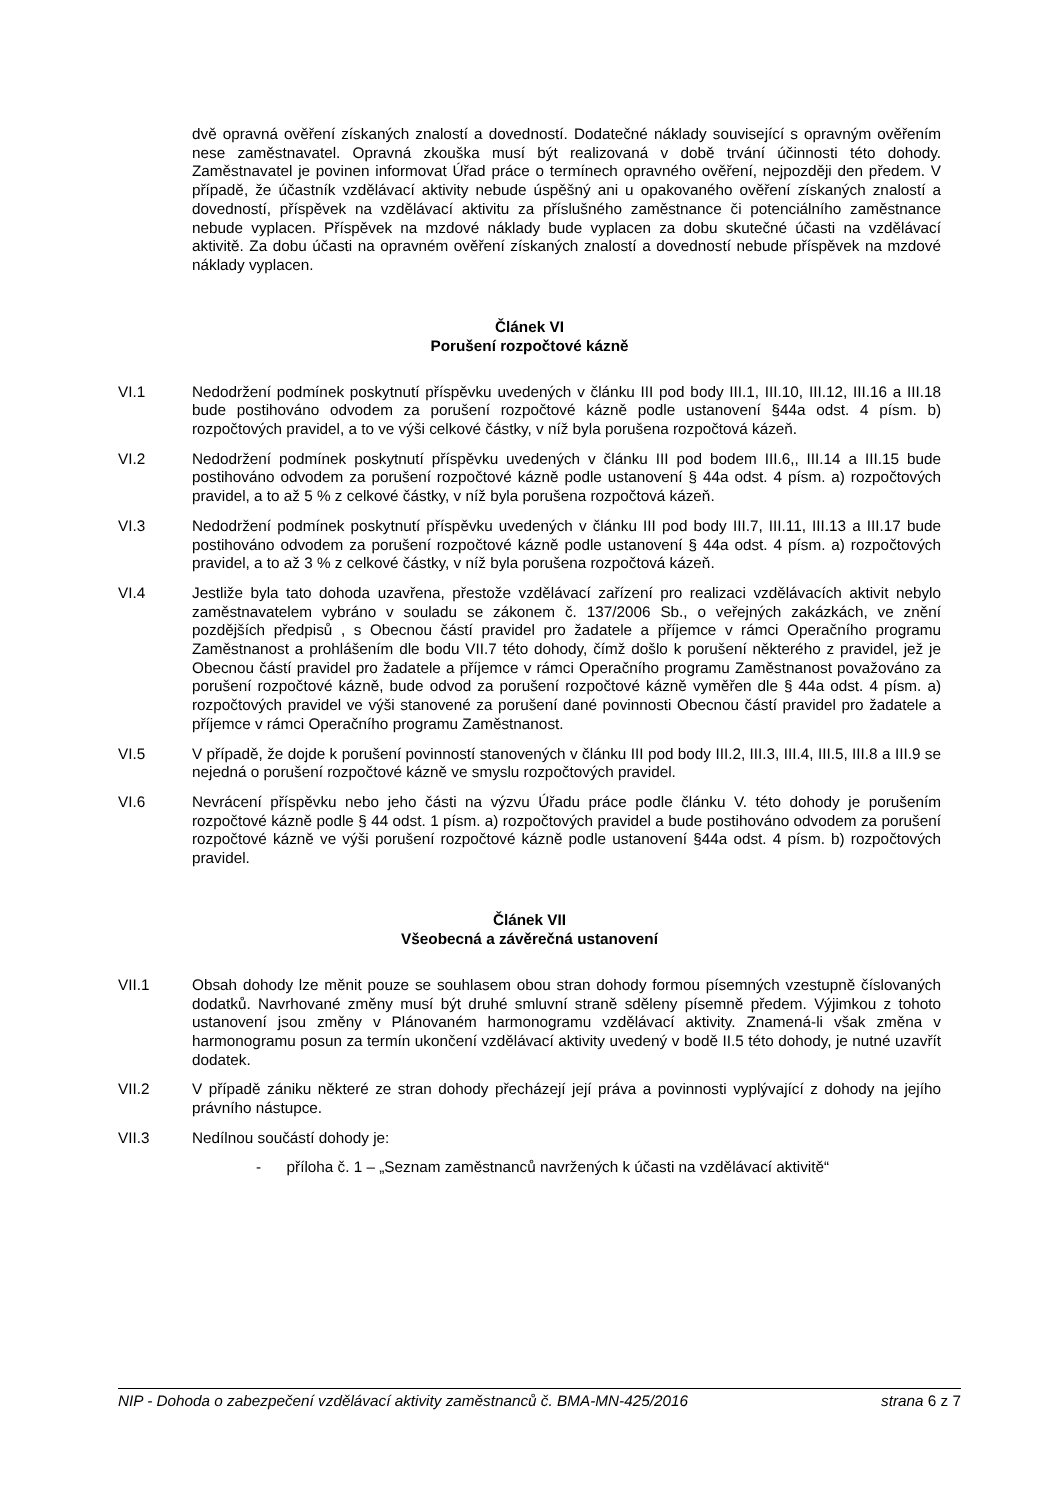dvě opravná ověření získaných znalostí a dovedností. Dodatečné náklady související s opravným ověřením nese zaměstnavatel. Opravná zkouška musí být realizovaná v době trvání účinnosti této dohody. Zaměstnavatel je povinen informovat Úřad práce o termínech opravného ověření, nejpozději den předem. V případě, že účastník vzdělávací aktivity nebude úspěšný ani u opakovaného ověření získaných znalostí a dovedností, příspěvek na vzdělávací aktivitu za příslušného zaměstnance či potenciálního zaměstnance nebude vyplacen. Příspěvek na mzdové náklady bude vyplacen za dobu skutečné účasti na vzdělávací aktivitě. Za dobu účasti na opravném ověření získaných znalostí a dovedností nebude příspěvek na mzdové náklady vyplacen.
Článek VI
Porušení rozpočtové kázně
VI.1 Nedodržení podmínek poskytnutí příspěvku uvedených v článku III pod body III.1, III.10, III.12, III.16 a III.18 bude postihováno odvodem za porušení rozpočtové kázně podle ustanovení §44a odst. 4 písm. b) rozpočtových pravidel, a to ve výši celkové částky, v níž byla porušena rozpočtová kázeň.
VI.2 Nedodržení podmínek poskytnutí příspěvku uvedených v článku III pod bodem III.6,, III.14 a III.15 bude postihováno odvodem za porušení rozpočtové kázně podle ustanovení § 44a odst. 4 písm. a) rozpočtových pravidel, a to až 5 % z celkové částky, v níž byla porušena rozpočtová kázeň.
VI.3 Nedodržení podmínek poskytnutí příspěvku uvedených v článku III pod body III.7, III.11, III.13 a III.17 bude postihováno odvodem za porušení rozpočtové kázně podle ustanovení § 44a odst. 4 písm. a) rozpočtových pravidel, a to až 3 % z celkové částky, v níž byla porušena rozpočtová kázeň.
VI.4 Jestliže byla tato dohoda uzavřena, přestože vzdělávací zařízení pro realizaci vzdělávacích aktivit nebylo zaměstnavatelem vybráno v souladu se zákonem č. 137/2006 Sb., o veřejných zakázkách, ve znění pozdějších předpisů , s Obecnou částí pravidel pro žadatele a příjemce v rámci Operačního programu Zaměstnanost a prohlášením dle bodu VII.7 této dohody, čímž došlo k porušení některého z pravidel, jež je Obecnou částí pravidel pro žadatele a příjemce v rámci Operačního programu Zaměstnanost považováno za porušení rozpočtové kázně, bude odvod za porušení rozpočtové kázně vyměřen dle § 44a odst. 4 písm. a) rozpočtových pravidel ve výši stanovené za porušení dané povinnosti Obecnou částí pravidel pro žadatele a příjemce v rámci Operačního programu Zaměstnanost.
VI.5 V případě, že dojde k porušení povinností stanovených v článku III pod body III.2, III.3, III.4, III.5, III.8 a III.9 se nejedná o porušení rozpočtové kázně ve smyslu rozpočtových pravidel.
VI.6 Nevrácení příspěvku nebo jeho části na výzvu Úřadu práce podle článku V. této dohody je porušením rozpočtové kázně podle § 44 odst. 1 písm. a) rozpočtových pravidel a bude postihováno odvodem za porušení rozpočtové kázně ve výši porušení rozpočtové kázně podle ustanovení §44a odst. 4 písm. b) rozpočtových pravidel.
Článek VII
Všeobecná a závěrečná ustanovení
VII.1 Obsah dohody lze měnit pouze se souhlasem obou stran dohody formou písemných vzestupně číslovaných dodatků. Navrhované změny musí být druhé smluvní straně sděleny písemně předem. Výjimkou z tohoto ustanovení jsou změny v Plánovaném harmonogramu vzdělávací aktivity. Znamená-li však změna v harmonogramu posun za termín ukončení vzdělávací aktivity uvedený v bodě II.5 této dohody, je nutné uzavřít dodatek.
VII.2 V případě zániku některé ze stran dohody přecházejí její práva a povinnosti vyplývající z dohody na jejího právního nástupce.
VII.3 Nedílnou součástí dohody je:
- příloha č. 1 – „Seznam zaměstnanců navržených k účasti na vzdělávací aktivitě“
NIP - Dohoda o zabezpečení vzdělávací aktivity zaměstnanců č. BMA-MN-425/2016 strana 6 z 7